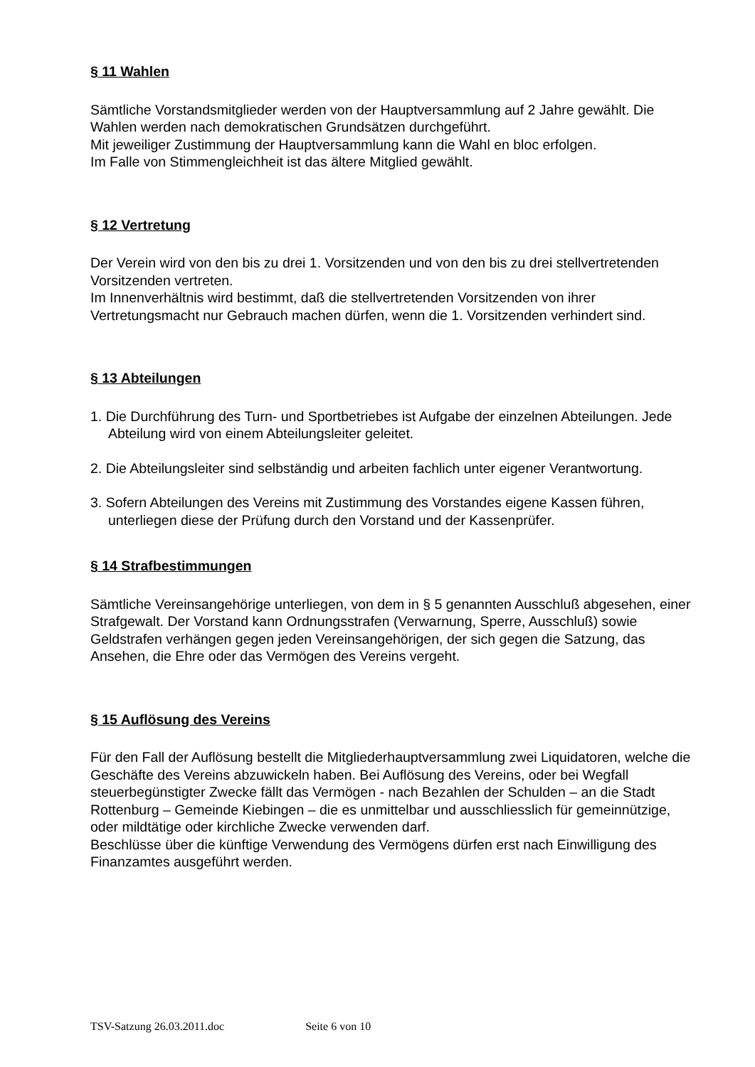§ 11 Wahlen
Sämtliche Vorstandsmitglieder werden von der Hauptversammlung auf 2 Jahre gewählt. Die Wahlen werden nach demokratischen Grundsätzen durchgeführt.
Mit jeweiliger Zustimmung der Hauptversammlung kann die Wahl en bloc erfolgen.
Im Falle von Stimmengleichheit ist das ältere Mitglied gewählt.
§ 12 Vertretung
Der Verein wird von den bis zu drei 1. Vorsitzenden und von den bis zu drei stellvertretenden Vorsitzenden vertreten.
Im Innenverhältnis wird bestimmt, daß die stellvertretenden Vorsitzenden von ihrer Vertretungsmacht nur Gebrauch machen dürfen, wenn die 1. Vorsitzenden verhindert sind.
§ 13 Abteilungen
1. Die Durchführung des Turn- und Sportbetriebes ist Aufgabe der einzelnen Abteilungen. Jede Abteilung wird von einem Abteilungsleiter geleitet.
2. Die Abteilungsleiter sind selbständig und arbeiten fachlich unter eigener Verantwortung.
3. Sofern Abteilungen des Vereins mit Zustimmung des Vorstandes eigene Kassen führen, unterliegen diese der Prüfung durch den Vorstand und der Kassenprüfer.
§ 14 Strafbestimmungen
Sämtliche Vereinsangehörige unterliegen, von dem in § 5 genannten Ausschluß abgesehen, einer Strafgewalt. Der Vorstand kann Ordnungsstrafen (Verwarnung, Sperre, Ausschluß) sowie Geldstrafen verhängen gegen jeden Vereinsangehörigen, der sich gegen die Satzung, das Ansehen, die Ehre oder das Vermögen des Vereins vergeht.
§ 15 Auflösung des Vereins
Für den Fall der Auflösung bestellt die Mitgliederhauptversammlung zwei Liquidatoren, welche die Geschäfte des Vereins abzuwickeln haben. Bei Auflösung des Vereins, oder bei Wegfall steuerbegünstigter Zwecke fällt das Vermögen - nach Bezahlen der Schulden – an die Stadt Rottenburg – Gemeinde Kiebingen – die es unmittelbar und ausschliesslich für gemeinnützige, oder mildtätige oder kirchliche Zwecke verwenden darf.
Beschlüsse über die künftige Verwendung des Vermögens dürfen erst nach Einwilligung des Finanzamtes ausgeführt werden.
TSV-Satzung 26.03.2011.doc Seite 6 von 10